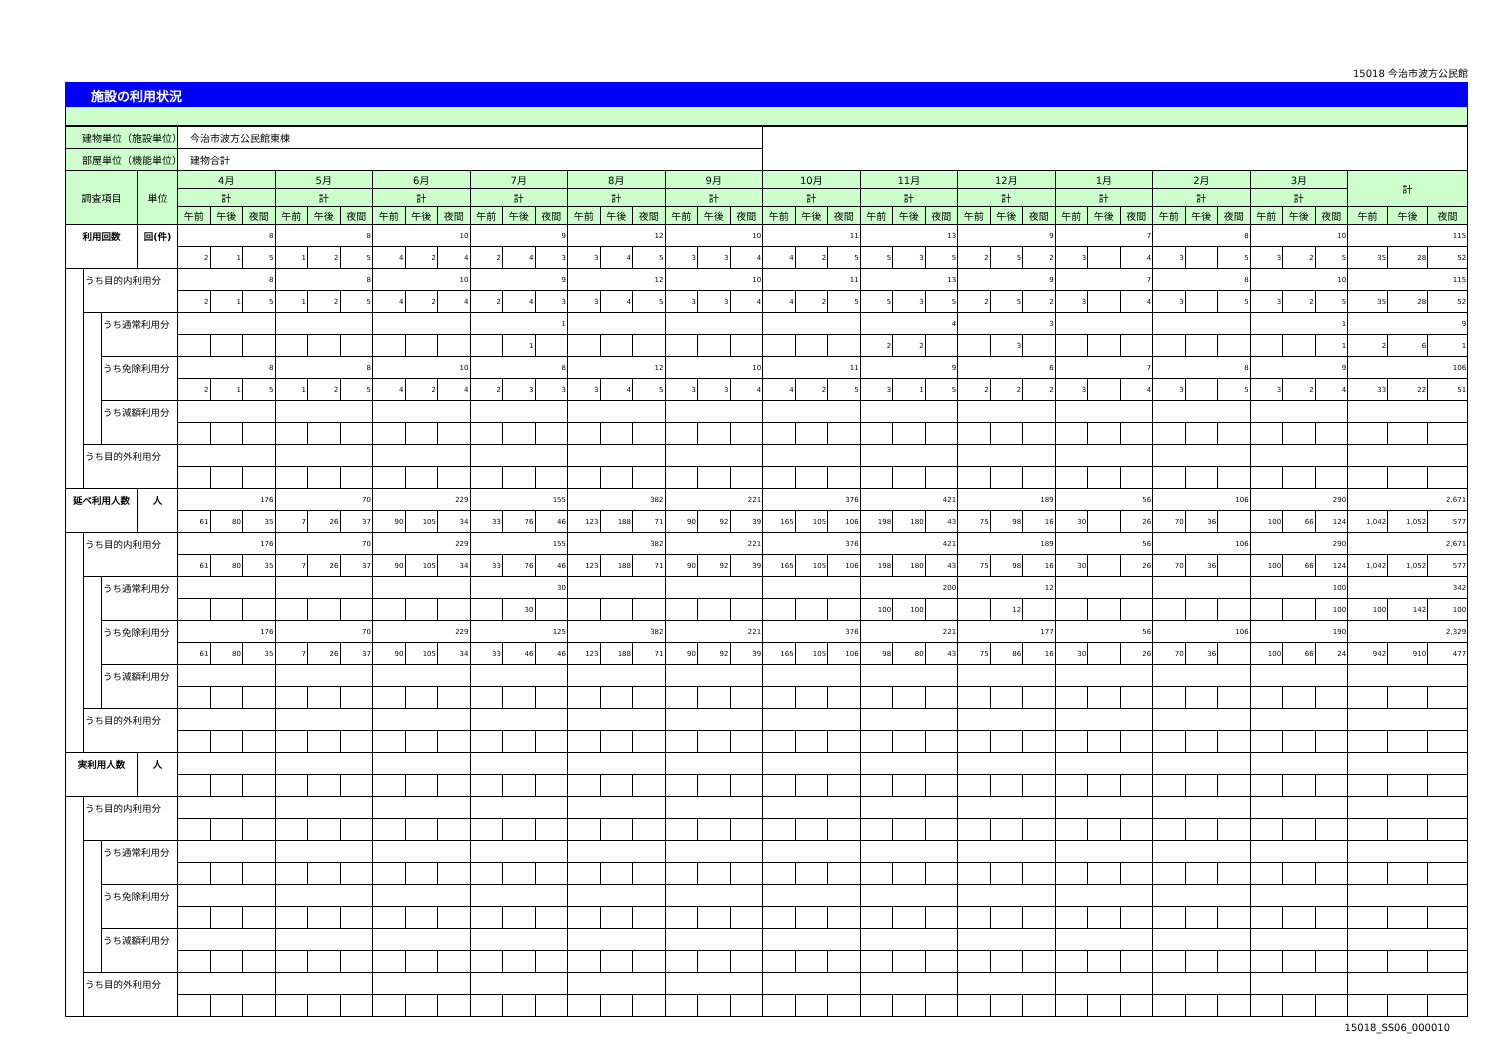15018 今治市波方公民館
施設の利用状況
| 建物単位（施設単位） | | | | 今治市波方公民館東棟 | | | | | | | | | | | | | | | | | | | | | | | | | | | | | | | | | | | | | | |
| 部屋単位（機能単位） | | | | 建物合計 | | | | | | | | | | | | | | | | | | | | | | | | | | | | | | | | | | | | | | |
| 調査項目 | | | 単位 | 4月 | | | 5月 | | | 6月 | | | 7月 | | | 8月 | | | 9月 | | | 10月 | | | 11月 | | | 12月 | | | 1月 | | | 2月 | | | 3月 | | | 計 | | |
| | | | | 計 | | | 計 | | | 計 | | | 計 | | | 計 | | | 計 | | | 計 | | | 計 | | | 計 | | | 計 | | | 計 | | | 計 | | | | | |
| | | | | 午前 | 午後 | 夜間 | 午前 | 午後 | 夜間 | 午前 | 午後 | 夜間 | 午前 | 午後 | 夜間 | 午前 | 午後 | 夜間 | 午前 | 午後 | 夜間 | 午前 | 午後 | 夜間 | 午前 | 午後 | 夜間 | 午前 | 午後 | 夜間 | 午前 | 午後 | 夜間 | 午前 | 午後 | 夜間 | 午前 | 午後 | 夜間 | 午前 | 午後 | 夜間 |
| 利用回数 | | | 回(件) | 8 | | | 8 | | | 10 | | | 9 | | | 12 | | | 10 | | | 11 | | | 13 | | | 9 | | | 7 | | | 8 | | | 10 | | | 115 | | |
| | | | | 2 | 1 | 5 | 1 | 2 | 5 | 4 | 2 | 4 | 2 | 4 | 3 | 3 | 4 | 5 | 3 | 3 | 4 | 4 | 2 | 5 | 5 | 3 | 5 | 2 | 5 | 2 | 3 | | 4 | 3 | | 5 | 3 | 2 | 5 | 35 | 28 | 52 |
| | うち目的内利用分 | | | 8 | | | 8 | | | 10 | | | 9 | | | 12 | | | 10 | | | 11 | | | 13 | | | 9 | | | 7 | | | 8 | | | 10 | | | 115 | | |
| | | | | 2 | 1 | 5 | 1 | 2 | 5 | 4 | 2 | 4 | 2 | 4 | 3 | 3 | 4 | 5 | 3 | 3 | 4 | 4 | 2 | 5 | 5 | 3 | 5 | 2 | 5 | 2 | 3 | | 4 | 3 | | 5 | 3 | 2 | 5 | 35 | 28 | 52 |
| | | うち通常利用分 | | | | | | | | | | | 1 | | | | | | | | | | | | 4 | | | 3 | | | | | | | | | 1 | | | 9 | | |
| | | | | | | | | | | | | | | 1 | | | | | | | | | | | 2 | 2 | | | 3 | | | | | | | | | | 1 | 2 | 6 | 1 |
| | | うち免除利用分 | | 8 | | | 8 | | | 10 | | | 8 | | | 12 | | | 10 | | | 11 | | | 9 | | | 6 | | | 7 | | | 8 | | | 9 | | | 106 | | |
| | | | | 2 | 1 | 5 | 1 | 2 | 5 | 4 | 2 | 4 | 2 | 3 | 3 | 3 | 4 | 5 | 3 | 3 | 4 | 4 | 2 | 5 | 3 | 1 | 5 | 2 | 2 | 2 | 3 | | 4 | 3 | | 5 | 3 | 2 | 4 | 33 | 22 | 51 |
| | | うち減額利用分 | | | | | | | | | | | | | | | | | | | | | | | | | | | | | | | | | | | | | | | | |
| | うち目的外利用分 | | | | | | | | | | | | | | | | | | | | | | | | | | | | | | | | | | | | | | | | | |
| 延べ利用人数 | | | 人 | 176 | | | 70 | | | 229 | | | 155 | | | 382 | | | 221 | | | 376 | | | 421 | | | 189 | | | 56 | | | 106 | | | 290 | | | 2,671 | | |
| | | | | 61 | 80 | 35 | 7 | 26 | 37 | 90 | 105 | 34 | 33 | 76 | 46 | 123 | 188 | 71 | 90 | 92 | 39 | 165 | 105 | 106 | 198 | 180 | 43 | 75 | 98 | 16 | 30 | | 26 | 70 | 36 | | 100 | 66 | 124 | 1,042 | 1,052 | 577 |
| | うち目的内利用分 | | | 176 | | | 70 | | | 229 | | | 155 | | | 382 | | | 221 | | | 376 | | | 421 | | | 189 | | | 56 | | | 106 | | | 290 | | | 2,671 | | |
| | | | | 61 | 80 | 35 | 7 | 26 | 37 | 90 | 105 | 34 | 33 | 76 | 46 | 123 | 188 | 71 | 90 | 92 | 39 | 165 | 105 | 106 | 198 | 180 | 43 | 75 | 98 | 16 | 30 | | 26 | 70 | 36 | | 100 | 66 | 124 | 1,042 | 1,052 | 577 |
| | | うち通常利用分 | | | | | | | | | | | 30 | | | | | | | | | | | | 200 | | | 12 | | | | | | | | | 100 | | | 342 | | |
| | | | | | | | | | | | | | | 30 | | | | | | | | | | | 100 | 100 | | | 12 | | | | | | | | | | 100 | 100 | 142 | 100 |
| | | うち免除利用分 | | 176 | | | 70 | | | 229 | | | 125 | | | 382 | | | 221 | | | 376 | | | 221 | | | 177 | | | 56 | | | 106 | | | 190 | | | 2,329 | | |
| | | | | 61 | 80 | 35 | 7 | 26 | 37 | 90 | 105 | 34 | 33 | 46 | 46 | 123 | 188 | 71 | 90 | 92 | 39 | 165 | 105 | 106 | 98 | 80 | 43 | 75 | 86 | 16 | 30 | | 26 | 70 | 36 | | 100 | 66 | 24 | 942 | 910 | 477 |
| | | うち減額利用分 | | | | | | | | | | | | | | | | | | | | | | | | | | | | | | | | | | | | | | | | |
| | うち目的外利用分 | | | | | | | | | | | | | | | | | | | | | | | | | | | | | | | | | | | | | | | | | |
| 実利用人数 | | | 人 | | | | | | | | | | | | | | | | | | | | | | | | | | | | | | | | | | | | | | | |
| | うち目的内利用分 | | | | | | | | | | | | | | | | | | | | | | | | | | | | | | | | | | | | | | | | | |
| | | うち通常利用分 | | | | | | | | | | | | | | | | | | | | | | | | | | | | | | | | | | | | | | | | |
| | | うち免除利用分 | | | | | | | | | | | | | | | | | | | | | | | | | | | | | | | | | | | | | | | | |
| | | うち減額利用分 | | | | | | | | | | | | | | | | | | | | | | | | | | | | | | | | | | | | | | | | |
| | うち目的外利用分 | | | | | | | | | | | | | | | | | | | | | | | | | | | | | | | | | | | | | | | | | |
15018_SS06_000010